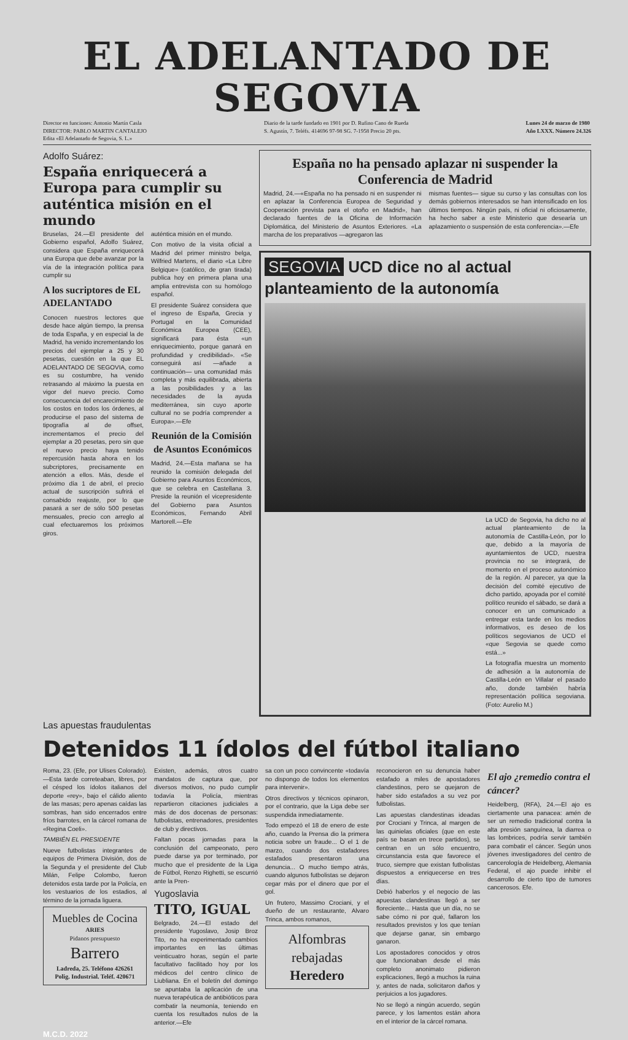EL ADELANTADO DE SEGOVIA
Director en funciones: Antonio Martín Casla
DIRECTOR: PABLO MARTIN CANTALEJO
Edita «El Adelantado de Segovia, S. L.»
Diario de la tarde fundado en 1901 por D. Rufino Cano de Rueda
S. Agustín, 7. Teléfs. 414696 97-98 SG. 7-1958 Precio 20 pts.
Lunes 24 de marzo de 1980
Año LXXX. Número 24.326
Adolfo Suárez:
España enriquecerá a Europa para cumplir su auténtica misión en el mundo
Bruselas, 24.—El presidente del Gobierno español, Adolfo Suárez, considera que España enriquecerá una Europa que debe avanzar por la vía de la integración política para cumplir su
A los sucriptores de EL ADELANTADO
Conocen nuestros lectores que desde hace algún tiempo, la prensa de toda España, y en especial la de Madrid, ha venido incrementando los precios del ejemplar a 25 y 30 pesetas, cuestión en la que EL ADELANTADO DE SEGOVIA, como es su costumbre, ha venido retrasando al máximo la puesta en vigor del nuevo precio. Como consecuencia del encarecimiento de los costos en todos los órdenes, al producirse el paso del sistema de tipografía al de offset, incrementamos el precio del ejemplar a 20 pesetas, pero sin que el nuevo precio haya tenido repercusión hasta ahora en los subcriptores, precisamente en atención a ellos. Más, desde el próximo día 1 de abril, el precio actual de suscripción sufrirá el consabido reajuste, por lo que pasará a ser de sólo 500 pesetas mensuales, precio con arreglo al cual efectuaremos los próximos giros.
auténtica misión en el mundo.
Con motivo de la visita oficial a Madrid del primer ministro belga, Wilfried Martens, el diario «La Libre Belgique» (católico, de gran tirada) publica hoy en primera plana una amplia entrevista con su homólogo español.
El presidente Suárez considera que el ingreso de España, Grecia y Portugal en la Comunidad Económica Europea (CEE), significará para ésta «un enriquecimiento, porque ganará en profundidad y credibilidad». «Se conseguirá así —añade a continuación— una comunidad más completa y más equilibrada, abierta a las posibilidades y a las necesidades de la ayuda mediterránea, sin cuyo aporte cultural no se podría comprender a Europa».—Efe
Reunión de la Comisión de Asuntos Económicos
Madrid, 24.—Esta mañana se ha reunido la comisión delegada del Gobierno para Asuntos Económicos, que se celebra en Castellana 3. Preside la reunión el vicepresidente del Gobierno para Asuntos Económicos, Fernando Abril Martorell.—Efe
España no ha pensado aplazar ni suspender la Conferencia de Madrid
Madrid, 24.—«España no ha pensado ni en suspender ni en aplazar la Conferencia Europea de Seguridad y Cooperación prevista para el otoño en Madrid», han declarado fuentes de la Oficina de Información Diplomática, del Ministerio de Asuntos Exteriores. «La marcha de los preparativos —agregaron las
mismas fuentes— sigue su curso y las consultas con los demás gobiernos interesados se han intensificado en los últimos tiempos. Ningún país, ni oficial ni oficiosamente, ha hecho saber a este Ministerio que desearía un aplazamiento o suspensión de esta conferencia».—Efe
SEGOVIA UCD dice no al actual planteamiento de la autonomía
La UCD de Segovia, ha dicho no al actual planteamiento de la autonomía de Castilla-León, por lo que, debido a la mayoría de ayuntamientos de UCD, nuestra provincia no se integrará, de momento en el proceso autonómico de la región. Al parecer, ya que la decisión del comité ejecutivo de dicho partido, apoyada por el comité político reunido el sábado, se dará a conocer en un comunicado a entregar esta tarde en los medios informativos, es deseo de los políticos segovianos de UCD el «que Segovia se quede como está...»
La fotografía muestra un momento de adhesión a la autonomía de Castilla-León en Villalar el pasado año, donde también habría representación política segoviana. (Foto: Aurelio M.)
Las apuestas fraudulentas
Detenidos 11 ídolos del fútbol italiano
Roma, 23. (Efe, por Ulises Colorado).—Esta tarde correteaban, libres, por el césped los ídolos italianos del deporte «rey», bajo el cálido aliento de las masas; pero apenas caídas las sombras, han sido encerrados entre fríos barrotes, en la cárcel romana de «Regina Coeli».
TAMBIÉN EL PRESIDENTE
Nueve futbolistas integrantes de equipos de Primera División, dos de la Segunda y el presidente del Club Milán, Felipe Colombo, fueron detenidos esta tarde por la Policía, en los vestuarios de los estadios, al término de la jornada liguera.
Muebles de Cocina
ARIES
Pidanos presupuesto
Barrero
Ladreda, 25. Teléfono 426261
Polig. Industrial. Teléf. 420671
Existen, además, otros cuatro mandatos de captura que, por diversos motivos, no pudo cumplir todavía la Policía, mientras repartieron citaciones judiciales a más de dos docenas de personas: futbolistas, entrenadores, presidentes de club y directivos.
Faltan pocas jornadas para la conclusión del campeonato, pero puede darse ya por terminado, por mucho que el presidente de la Liga de Fútbol, Renzo Righetti, se escurrió ante la Pren-
Yugoslavia
TITO, IGUAL
Belgrado, 24.—El estado del presidente Yugoslavo, Josip Broz Tito, no ha experimentado cambios importantes en las últimas veinticuatro horas, según el parte facultativo facilitado hoy por los médicos del centro clínico de Liubliana. En el boletín del domingo se apuntaba la aplicación de una nueva terapéutica de antibióticos para combatir la neumonía, teniendo en cuenta los resultados nulos de la anterior.—Efe
sa con un poco convincente «todavía no dispongo de todos los elementos para intervenir».
Otros directivos y técnicos opinaron, por el contrario, que la Liga debe ser suspendida inmediatamente.
Todo empezó el 18 de enero de este año, cuando la Prensa dio la primera noticia sobre un fraude... O el 1 de marzo, cuando dos estafadores estafados presentaron una denuncia... O mucho tiempo atrás, cuando algunos futbolistas se dejaron cegar más por el dinero que por el gol.
Un frutero, Massimo Crociani, y el dueño de un restaurante, Alvaro Trinca, ambos romanos,
Alfombras rebajadas
Heredero
reconocieron en su denuncia haber estafado a miles de apostadores clandestinos, pero se quejaron de haber sido estafados a su vez por futbolistas.
Las apuestas clandestinas ideadas por Crociani y Trinca, al margen de las quinielas oficiales (que en este país se basan en trece partidos), se centran en un sólo encuentro, circunstancia esta que favorece el truco, siempre que existan futbolistas dispuestos a enriquecerse en tres días.
Debió haberlos y el negocio de las apuestas clandestinas llegó a ser floreciente... Hasta que un día, no se sabe cómo ni por qué, fallaron los resultados previstos y los que tenían que dejarse ganar, sin embargo ganaron.
Los apostadores conocidos y otros que funcionaban desde el más completo anonimato pidieron explicaciones, llegó a muchos la ruina y, antes de nada, solicitaron daños y perjuicios a los jugadores.
No se llegó a ningún acuerdo, según parece, y los lamentos están ahora en el interior de la cárcel romana.
El ajo ¿remedio contra el cáncer?
Heidelberg, (RFA), 24.—El ajo es ciertamente una panacea: amén de ser un remedio tradicional contra la alta presión sanguínea, la diarrea o las lombrices, podría servir también para combatir el cáncer. Según unos jóvenes investigadores del centro de cancerología de Heidelberg, Alemania Federal, el ajo puede inhibir el desarrollo de cierto tipo de tumores cancerosos. Efe.
M.C.D. 2022